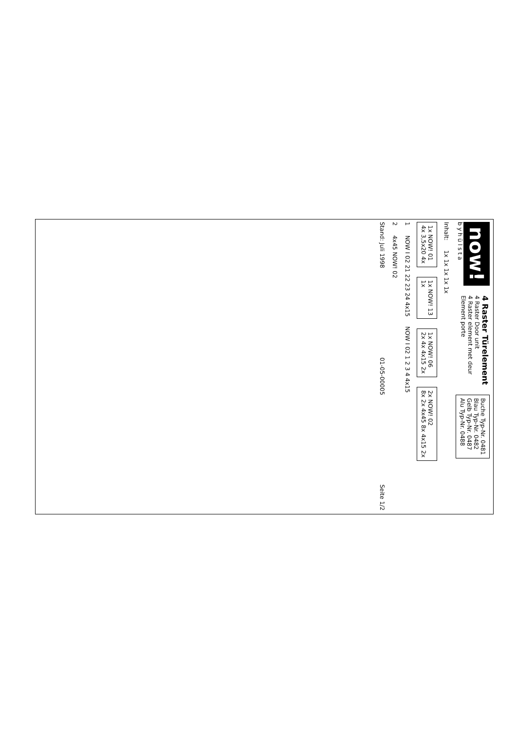now!
b y h ü l s t a
4 Raster Türelement
4 Raster Door unit
4 Raster element met deur
Element porte
Buche Typ-Nr. 0481
Blau Typ-Nr. 0482
Gelb Typ-Nr. 0487
Alu Typ-Nr. 0488
Inhalt:
1x 1x 1x 1x 1x
1x NOW! 01
4x 3,5x20 4x
1x NOW! 13
1x
1x NOW! 06
2x 4x 4x15 2x
2x NOW! 02
8x 2x 4x45 8x 4x15 2x
1
NOW I 02 21 22 23 24 4x15
NOW I 02 1 2 3 4 4x15
2
4x45 NOW! 02
Stand: Juli 1998 01-05-00005 Seite 1/2